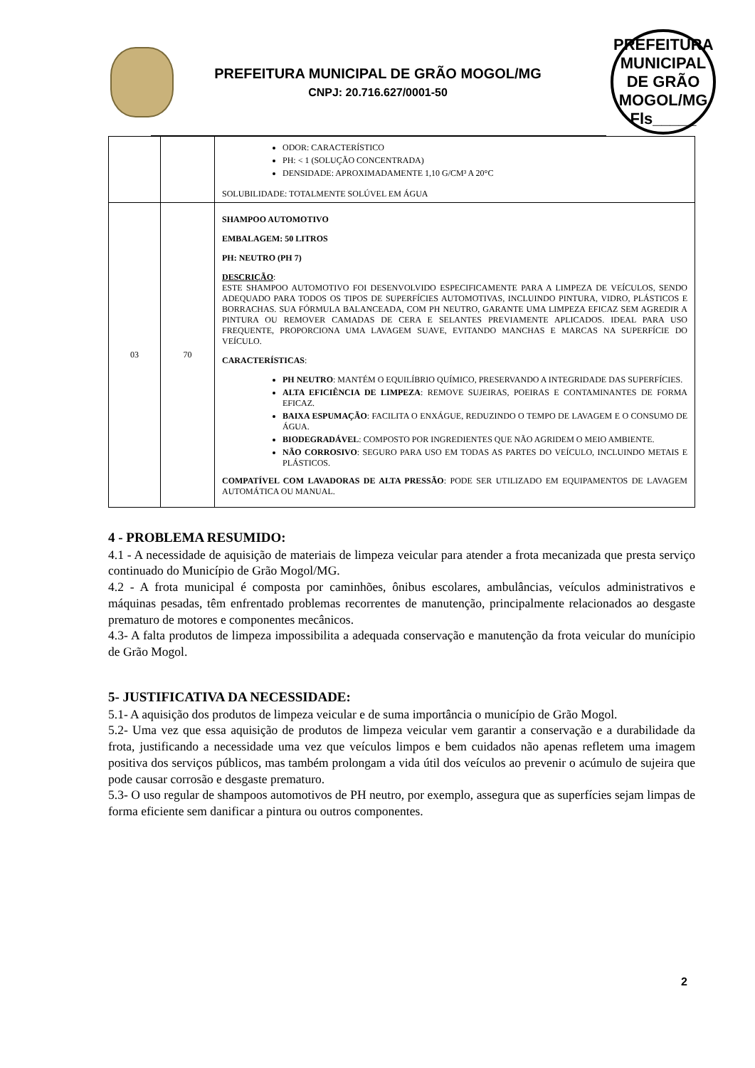PREFEITURA MUNICIPAL DE GRÃO MOGOL/MG
CNPJ: 20.716.627/0001-50
PREFEITURA MUNICIPAL DE GRÃO MOGOL/MG
Fls_____
| | | ODOR: CARACTERÍSTICO PH: < 1 (SOLUÇÃO CONCENTRADA) DENSIDADE: APROXIMADAMENTE 1,10 G/CM³ A 20°C SOLUBILIDADE: TOTALMENTE SOLÚVEL EM ÁGUA |
| 03 | 70 | SHAMPOO AUTOMOTIVO EMBALAGEM: 50 LITROS PH: NEUTRO (PH 7) DESCRIÇÃO : ESTE SHAMPOO AUTOMOTIVO FOI DESENVOLVIDO ESPECIFICAMENTE PARA A LIMPEZA DE VEÍCULOS, SENDO ADEQUADO PARA TODOS OS TIPOS DE SUPERFÍCIES AUTOMOTIVAS, INCLUINDO PINTURA, VIDRO, PLÁSTICOS E BORRACHAS. SUA FÓRMULA BALANCEADA, COM PH NEUTRO, GARANTE UMA LIMPEZA EFICAZ SEM AGREDIR A PINTURA OU REMOVER CAMADAS DE CERA E SELANTES PREVIAMENTE APLICADOS. IDEAL PARA USO FREQUENTE, PROPORCIONA UMA LAVAGEM SUAVE, EVITANDO MANCHAS E MARCAS NA SUPERFÍCIE DO VEÍCULO. CARACTERÍSTICAS : PH NEUTRO : MANTÉM O EQUILÍBRIO QUÍMICO, PRESERVANDO A INTEGRIDADE DAS SUPERFÍCIES. ALTA EFICIÊNCIA DE LIMPEZA : REMOVE SUJEIRAS, POEIRAS E CONTAMINANTES DE FORMA EFICAZ. BAIXA ESPUMAÇÃO : FACILITA O ENXÁGUE, REDUZINDO O TEMPO DE LAVAGEM E O CONSUMO DE ÁGUA. BIODEGRADÁVEL : COMPOSTO POR INGREDIENTES QUE NÃO AGRIDEM O MEIO AMBIENTE. NÃO CORROSIVO : SEGURO PARA USO EM TODAS AS PARTES DO VEÍCULO, INCLUINDO METAIS E PLÁSTICOS. COMPATÍVEL COM LAVADORAS DE ALTA PRESSÃO : PODE SER UTILIZADO EM EQUIPAMENTOS DE LAVAGEM AUTOMÁTICA OU MANUAL. |
4 - PROBLEMA RESUMIDO:
4.1 - A necessidade de aquisição de materiais de limpeza veicular para atender a frota mecanizada que presta serviço continuado do Município de Grão Mogol/MG.
4.2 - A frota municipal é composta por caminhões, ônibus escolares, ambulâncias, veículos administrativos e máquinas pesadas, têm enfrentado problemas recorrentes de manutenção, principalmente relacionados ao desgaste prematuro de motores e componentes mecânicos.
4.3- A falta produtos de limpeza impossibilita a adequada conservação e manutenção da frota veicular do munícipio de Grão Mogol.
5- JUSTIFICATIVA DA NECESSIDADE:
5.1- A aquisição dos produtos de limpeza veicular e de suma importância o município de Grão Mogol.
5.2- Uma vez que essa aquisição de produtos de limpeza veicular vem garantir a conservação e a durabilidade da frota, justificando a necessidade uma vez que veículos limpos e bem cuidados não apenas refletem uma imagem positiva dos serviços públicos, mas também prolongam a vida útil dos veículos ao prevenir o acúmulo de sujeira que pode causar corrosão e desgaste prematuro.
5.3- O uso regular de shampoos automotivos de PH neutro, por exemplo, assegura que as superfícies sejam limpas de forma eficiente sem danificar a pintura ou outros componentes.
2